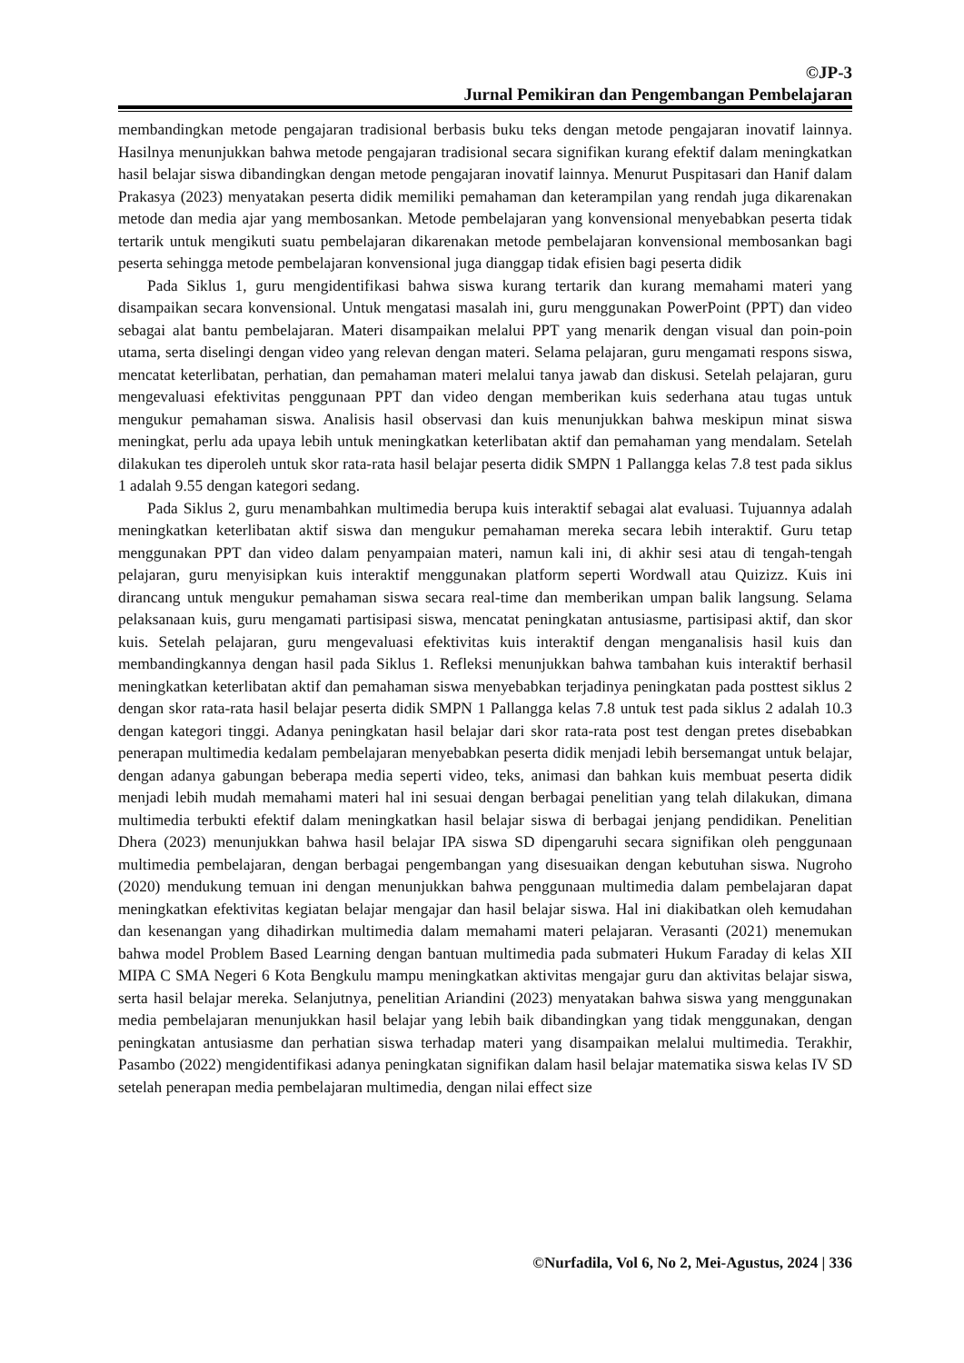©JP-3
Jurnal Pemikiran dan Pengembangan Pembelajaran
membandingkan metode pengajaran tradisional berbasis buku teks dengan metode pengajaran inovatif lainnya. Hasilnya menunjukkan bahwa metode pengajaran tradisional secara signifikan kurang efektif dalam meningkatkan hasil belajar siswa dibandingkan dengan metode pengajaran inovatif lainnya. Menurut Puspitasari dan Hanif dalam Prakasya (2023) menyatakan peserta didik memiliki pemahaman dan keterampilan yang rendah juga dikarenakan metode dan media ajar yang membosankan. Metode pembelajaran yang konvensional menyebabkan peserta tidak tertarik untuk mengikuti suatu pembelajaran dikarenakan metode pembelajaran konvensional membosankan bagi peserta sehingga metode pembelajaran konvensional juga dianggap tidak efisien bagi peserta didik
Pada Siklus 1, guru mengidentifikasi bahwa siswa kurang tertarik dan kurang memahami materi yang disampaikan secara konvensional. Untuk mengatasi masalah ini, guru menggunakan PowerPoint (PPT) dan video sebagai alat bantu pembelajaran. Materi disampaikan melalui PPT yang menarik dengan visual dan poin-poin utama, serta diselingi dengan video yang relevan dengan materi. Selama pelajaran, guru mengamati respons siswa, mencatat keterlibatan, perhatian, dan pemahaman materi melalui tanya jawab dan diskusi. Setelah pelajaran, guru mengevaluasi efektivitas penggunaan PPT dan video dengan memberikan kuis sederhana atau tugas untuk mengukur pemahaman siswa. Analisis hasil observasi dan kuis menunjukkan bahwa meskipun minat siswa meningkat, perlu ada upaya lebih untuk meningkatkan keterlibatan aktif dan pemahaman yang mendalam. Setelah dilakukan tes diperoleh untuk skor rata-rata hasil belajar peserta didik SMPN 1 Pallangga kelas 7.8 test pada siklus 1 adalah 9.55 dengan kategori sedang.
Pada Siklus 2, guru menambahkan multimedia berupa kuis interaktif sebagai alat evaluasi. Tujuannya adalah meningkatkan keterlibatan aktif siswa dan mengukur pemahaman mereka secara lebih interaktif. Guru tetap menggunakan PPT dan video dalam penyampaian materi, namun kali ini, di akhir sesi atau di tengah-tengah pelajaran, guru menyisipkan kuis interaktif menggunakan platform seperti Wordwall atau Quizizz. Kuis ini dirancang untuk mengukur pemahaman siswa secara real-time dan memberikan umpan balik langsung. Selama pelaksanaan kuis, guru mengamati partisipasi siswa, mencatat peningkatan antusiasme, partisipasi aktif, dan skor kuis. Setelah pelajaran, guru mengevaluasi efektivitas kuis interaktif dengan menganalisis hasil kuis dan membandingkannya dengan hasil pada Siklus 1. Refleksi menunjukkan bahwa tambahan kuis interaktif berhasil meningkatkan keterlibatan aktif dan pemahaman siswa menyebabkan terjadinya peningkatan pada posttest siklus 2 dengan skor rata-rata hasil belajar peserta didik SMPN 1 Pallangga kelas 7.8 untuk test pada siklus 2 adalah 10.3 dengan kategori tinggi. Adanya peningkatan hasil belajar dari skor rata-rata post test dengan pretes disebabkan penerapan multimedia kedalam pembelajaran menyebabkan peserta didik menjadi lebih bersemangat untuk belajar, dengan adanya gabungan beberapa media seperti video, teks, animasi dan bahkan kuis membuat peserta didik menjadi lebih mudah memahami materi hal ini sesuai dengan berbagai penelitian yang telah dilakukan, dimana multimedia terbukti efektif dalam meningkatkan hasil belajar siswa di berbagai jenjang pendidikan. Penelitian Dhera (2023) menunjukkan bahwa hasil belajar IPA siswa SD dipengaruhi secara signifikan oleh penggunaan multimedia pembelajaran, dengan berbagai pengembangan yang disesuaikan dengan kebutuhan siswa. Nugroho (2020) mendukung temuan ini dengan menunjukkan bahwa penggunaan multimedia dalam pembelajaran dapat meningkatkan efektivitas kegiatan belajar mengajar dan hasil belajar siswa. Hal ini diakibatkan oleh kemudahan dan kesenangan yang dihadirkan multimedia dalam memahami materi pelajaran. Verasanti (2021) menemukan bahwa model Problem Based Learning dengan bantuan multimedia pada submateri Hukum Faraday di kelas XII MIPA C SMA Negeri 6 Kota Bengkulu mampu meningkatkan aktivitas mengajar guru dan aktivitas belajar siswa, serta hasil belajar mereka. Selanjutnya, penelitian Ariandini (2023) menyatakan bahwa siswa yang menggunakan media pembelajaran menunjukkan hasil belajar yang lebih baik dibandingkan yang tidak menggunakan, dengan peningkatan antusiasme dan perhatian siswa terhadap materi yang disampaikan melalui multimedia. Terakhir, Pasambo (2022) mengidentifikasi adanya peningkatan signifikan dalam hasil belajar matematika siswa kelas IV SD setelah penerapan media pembelajaran multimedia, dengan nilai effect size
©Nurfadila, Vol 6, No 2, Mei-Agustus, 2024 | 336